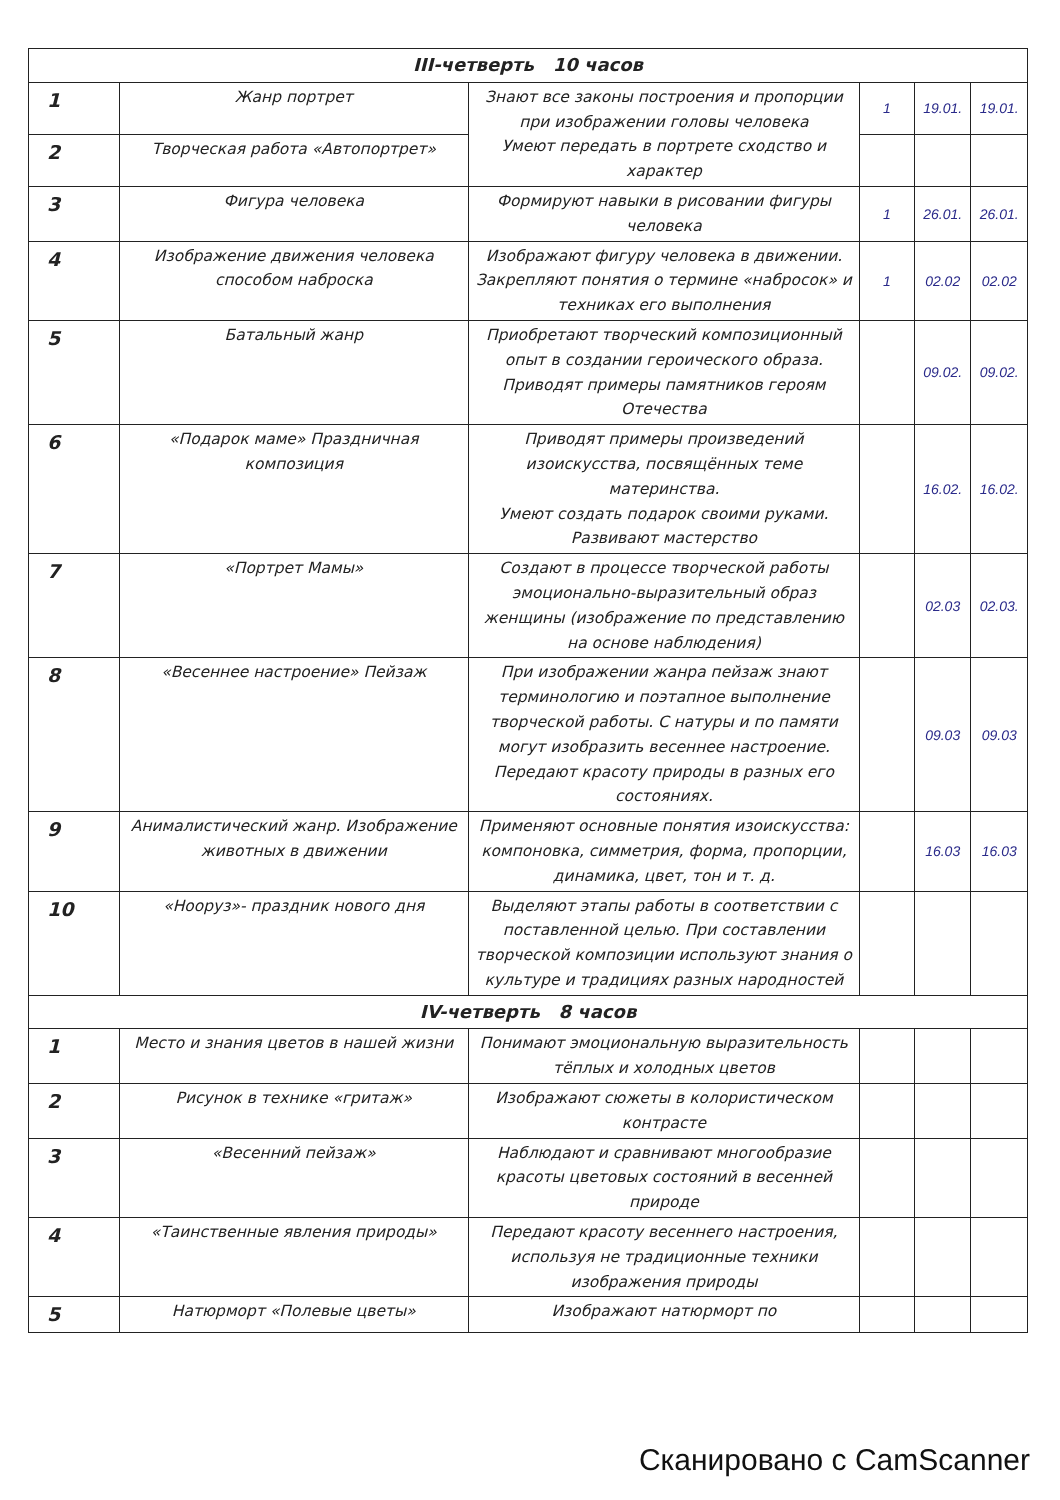| III-четверть 10 часов | | | | | |
| --- | --- | --- | --- | --- | --- |
| 1 | Жанр портрет | Знают все законы построения и пропорции при изображении головы человека Умеют передать в портрете сходство и характер | 1 | 19.01. | 19.01. |
| 2 | Творческая работа «Автопортрет» | | | | |
| 3 | Фигура человека | Формируют навыки в рисовании фигуры человека | 1 | 26.01. | 26.01. |
| 4 | Изображение движения человека способом наброска | Изображают фигуру человека в движении. Закрепляют понятия о термине «набросок» и техниках его выполнения | 1 | 02.02 | 02.02 |
| 5 | Батальный жанр | Приобретают творческий композиционный опыт в создании героического образа. Приводят примеры памятников героям Отечества | | 09.02. | 09.02. |
| 6 | «Подарок маме» Праздничная композиция | Приводят примеры произведений изоискусства, посвящённых теме материнства. Умеют создать подарок своими руками. Развивают мастерство | | 16.02. | 16.02. |
| 7 | «Портрет Мамы» | Создают в процессе творческой работы эмоционально-выразительный образ женщины (изображение по представлению на основе наблюдения) | | 02.03 | 02.03. |
| 8 | «Весеннее настроение» Пейзаж | При изображении жанра пейзаж знают терминологию и поэтапное выполнение творческой работы. С натуры и по памяти могут изобразить весеннее настроение. Передают красоту природы в разных его состояниях. | | 09.03 | 09.03 |
| 9 | Анималистический жанр. Изображение животных в движении | Применяют основные понятия изоискусства: компоновка, симметрия, форма, пропорции, динамика, цвет, тон и т. д. | | 16.03 | 16.03 |
| 10 | «Нооруз»- праздник нового дня | Выделяют этапы работы в соответствии с поставленной целью. При составлении творческой композиции используют знания о культуре и традициях разных народностей | | | |
| IV-четверть 8 часов | | | | | |
| 1 | Место и знания цветов в нашей жизни | Понимают эмоциональную выразительность тёплых и холодных цветов | | | |
| 2 | Рисунок в технике «гритаж» | Изображают сюжеты в колористическом контрасте | | | |
| 3 | «Весенний пейзаж» | Наблюдают и сравнивают многообразие красоты цветовых состояний в весенней природе | | | |
| 4 | «Таинственные явления природы» | Передают красоту весеннего настроения, используя не традиционные техники изображения природы | | | |
| 5 | Натюрморт «Полевые цветы» | Изображают натюрморт по | | | |
Сканировано с CamScanner